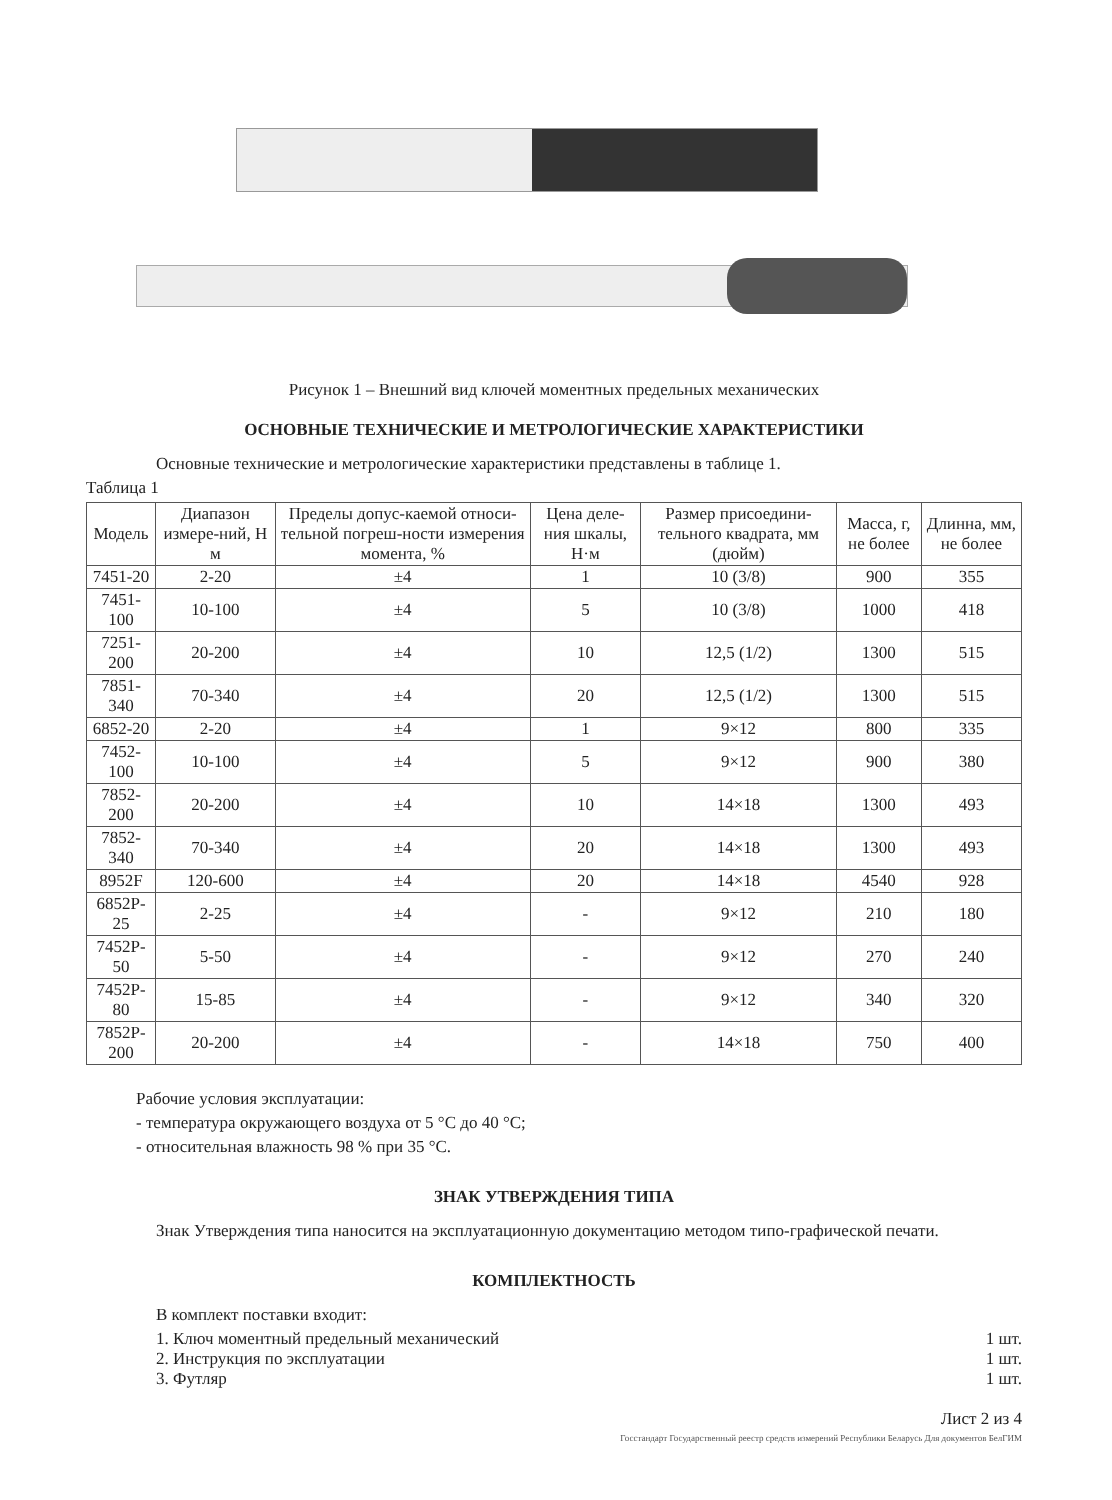Рисунок 1 – Внешний вид ключей моментных предельных механических
ОСНОВНЫЕ ТЕХНИЧЕСКИЕ И МЕТРОЛОГИЧЕСКИЕ ХАРАКТЕРИСТИКИ
Основные технические и метрологические характеристики представлены в таблице 1.
Таблица 1
| Модель | Диапазон измере-ний, Н м | Пределы допус-каемой относи-тельной погреш-ности измерения момента, % | Цена деле-ния шкалы, Н·м | Размер присоедини-тельного квадрата, мм (дюйм) | Масса, г, не более | Длинна, мм, не более |
| --- | --- | --- | --- | --- | --- | --- |
| 7451-20 | 2-20 | ±4 | 1 | 10 (3/8) | 900 | 355 |
| 7451-100 | 10-100 | ±4 | 5 | 10 (3/8) | 1000 | 418 |
| 7251-200 | 20-200 | ±4 | 10 | 12,5 (1/2) | 1300 | 515 |
| 7851-340 | 70-340 | ±4 | 20 | 12,5 (1/2) | 1300 | 515 |
| 6852-20 | 2-20 | ±4 | 1 | 9×12 | 800 | 335 |
| 7452-100 | 10-100 | ±4 | 5 | 9×12 | 900 | 380 |
| 7852-200 | 20-200 | ±4 | 10 | 14×18 | 1300 | 493 |
| 7852-340 | 70-340 | ±4 | 20 | 14×18 | 1300 | 493 |
| 8952F | 120-600 | ±4 | 20 | 14×18 | 4540 | 928 |
| 6852P-25 | 2-25 | ±4 | - | 9×12 | 210 | 180 |
| 7452P-50 | 5-50 | ±4 | - | 9×12 | 270 | 240 |
| 7452P-80 | 15-85 | ±4 | - | 9×12 | 340 | 320 |
| 7852P-200 | 20-200 | ±4 | - | 14×18 | 750 | 400 |
Рабочие условия эксплуатации:
- температура окружающего воздуха от 5 °С до 40 °С;
- относительная влажность 98 % при 35 °С.
ЗНАК УТВЕРЖДЕНИЯ ТИПА
Знак Утверждения типа наносится на эксплуатационную документацию методом типо-графической печати.
КОМПЛЕКТНОСТЬ
В комплект поставки входит:
1. Ключ моментный предельный механический 1 шт.
2. Инструкция по эксплуатации 1 шт.
3. Футляр 1 шт.
Лист 2 из 4
Госстандарт Государственный реестр средств измерений Республики Беларусь Для документов БелГИМ